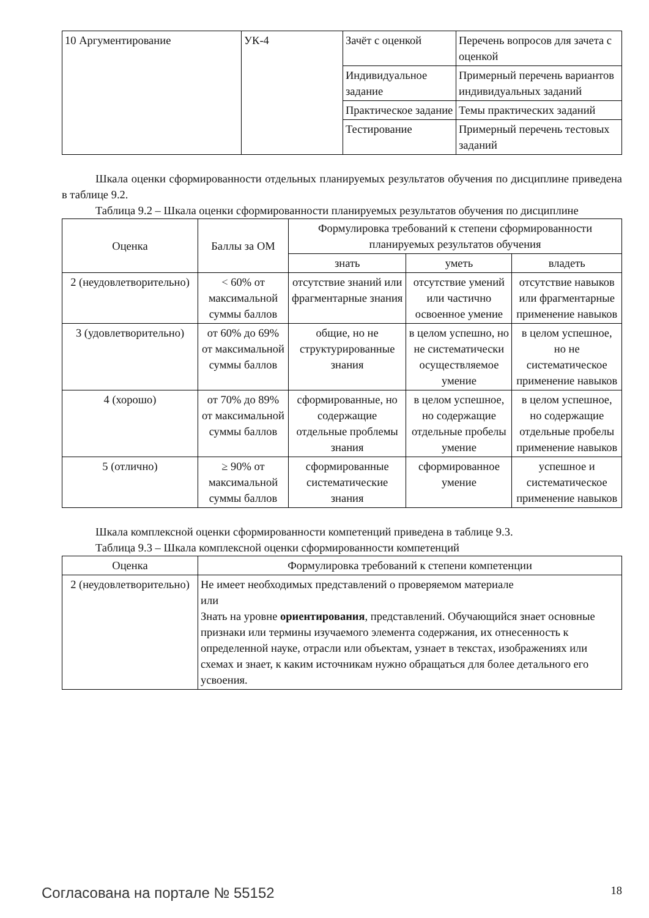| 10 Аргументирование | УК-4 | Зачёт с оценкой | Перечень вопросов для зачета с оценкой |
| | | Индивидуальное задание | Примерный перечень вариантов индивидуальных заданий |
| | | Практическое задание | Темы практических заданий |
| | | Тестирование | Примерный перечень тестовых заданий |
Шкала оценки сформированности отдельных планируемых результатов обучения по дисциплине приведена в таблице 9.2.
Таблица 9.2 – Шкала оценки сформированности планируемых результатов обучения по дисциплине
| Оценка | Баллы за ОМ | Формулировка требований к степени сформированности планируемых результатов обучения | | |
| --- | --- | --- | --- | --- |
| | | знать | уметь | владеть |
| 2 (неудовлетворительно) | < 60% от максимальной суммы баллов | отсутствие знаний или фрагментарные знания | отсутствие умений или частично освоенное умение | отсутствие навыков или фрагментарные применение навыков |
| 3 (удовлетворительно) | от 60% до 69% от максимальной суммы баллов | общие, но не структурированные знания | в целом успешно, но не систематически осуществляемое умение | в целом успешное, но не систематическое применение навыков |
| 4 (хорошо) | от 70% до 89% от максимальной суммы баллов | сформированные, но содержащие отдельные проблемы знания | в целом успешное, но содержащие отдельные пробелы умение | в целом успешное, но содержащие отдельные пробелы применение навыков |
| 5 (отлично) | ≥ 90% от максимальной суммы баллов | сформированные систематические знания | сформированное умение | успешное и систематическое применение навыков |
Шкала комплексной оценки сформированности компетенций приведена в таблице 9.3.
Таблица 9.3 – Шкала комплексной оценки сформированности компетенций
| Оценка | Формулировка требований к степени компетенции |
| --- | --- |
| 2 (неудовлетворительно) | Не имеет необходимых представлений о проверяемом материале или Знать на уровне ориентирования , представлений. Обучающийся знает основные признаки или термины изучаемого элемента содержания, их отнесенность к определенной науке, отрасли или объектам, узнает в текстах, изображениях или схемах и знает, к каким источникам нужно обращаться для более детального его усвоения. |
Согласована на портале № 55152 18